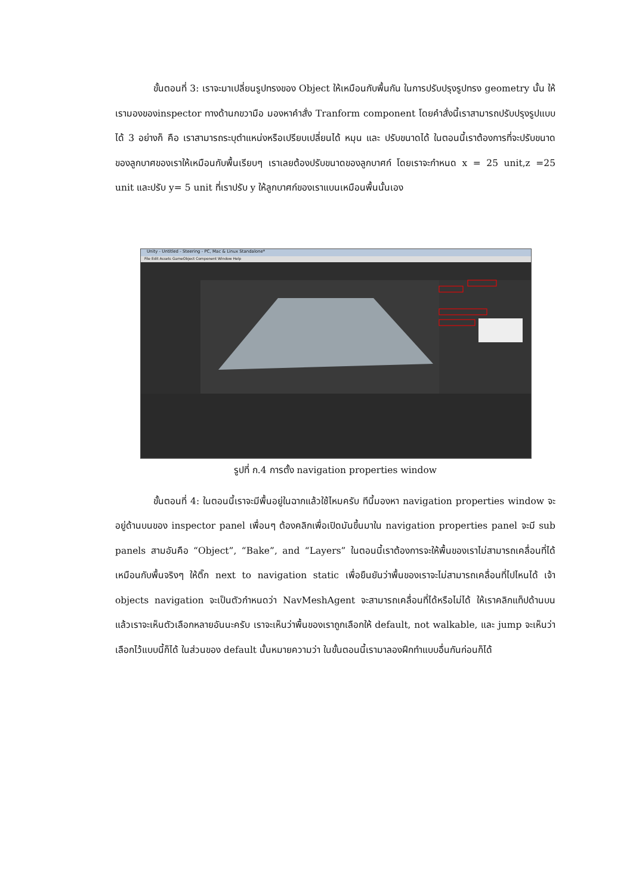ขั้นตอนที่ 3: เราจะมาเปลี่ยนรูปทรงของ Object ให้เหมือนกับพื้นกัน ในการปรับปรุงรูปทรง geometry นั้น ให้เรามองของinspector ทางด้านกขวามือ มองหาคำสั่ง Tranform component โดยคำสั่งนี้เราสามารถปรับปรุงรูปแบบได้ 3 อย่างก็ คือ เราสามารถระบุตำแหน่งหรือเปรียบเปลี่ยนได้ หมุน และ ปรับขนาดได้ ในตอนนี้เราต้องการที่จะปรับขนาดของลูกบาศของเราให้เหมือนกับพื้นเรียบๆ เราเลยต้องปรับขนาดของลูกบาศก์ โดยเราจะกำหนด x = 25 unit,z =25 unit และปรับ y= 5 unit ที่เราปรับ y ให้ลูกบาศก์ของเราแบนเหมือนพื้นนั้นเอง
Unity - Untitled - Steering - PC, Mac & Linux Standalone*
File Edit Assets GameObject Component Window Help
รูปที่ ก.4 การตั้ง navigation properties window
ขั้นตอนที่ 4: ในตอนนี้เราจะมีพื้นอยู่ในฉากแล้วใช้ไหมครับ ทีนี้มองหา navigation properties window จะอยู่ด้านบนของ inspector panel เพื่อนๆ ต้องคลิกเพื่อเปิดมันขึ้นมาใน navigation properties panel จะมี sub panels สามอันคือ “Object”, “Bake”, and “Layers” ในตอนนี้เราต้องการจะให้พื้นของเราไม่สามารถเคลื่อนที่ได้เหมือนกับพื้นจริงๆ ให้ติ๊ก next to navigation static เพื่อยืนยันว่าพื้นของเราจะไม่สามารถเคลื่อนที่ไปไหนได้ เจ้า objects navigation จะเป็นตัวกำหนดว่า NavMeshAgent จะสามารถเคลื่อนที่ได้หรือไม่ได้ ให้เราคลิกแท็ปด้านบน แล้วเราจะเห็นตัวเลือกหลายอันนะครับ เราจะเห็นว่าพื้นของเราถูกเลือกให้ default, not walkable, และ jump จะเห็นว่าเลือกไว้แบบนี้ก็ได้ ในส่วนของ default นั้นหมายความว่า ในขั้นตอนนี้เรามาลองฝึกทำแบบอื่นกันก่อนก็ได้